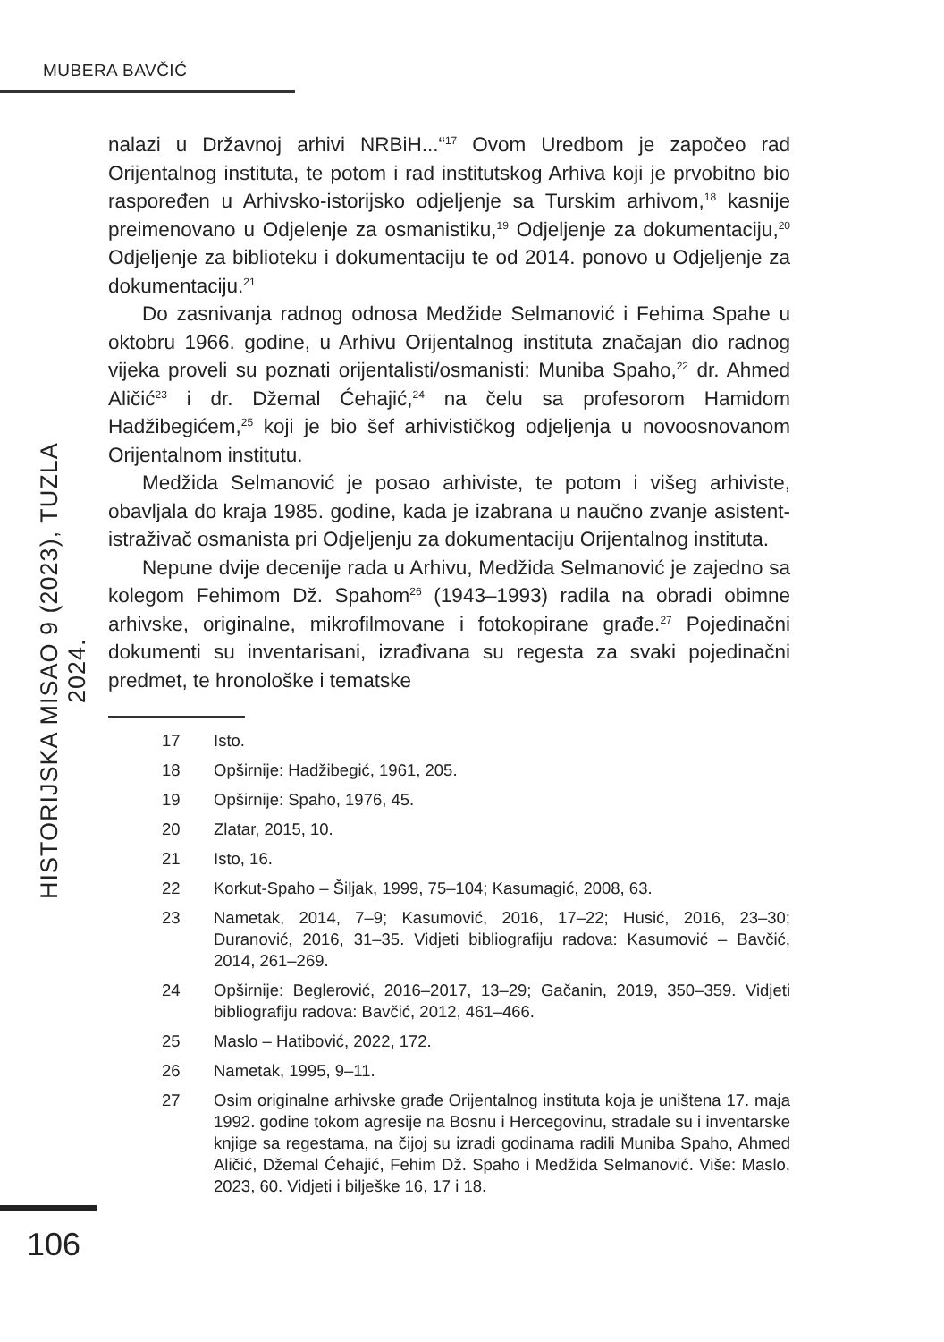MUBERA BAVČIĆ
HISTORIJSKA MISAO 9 (2023), TUZLA 2024.
nalazi u Državnoj arhivi NRBiH...“<sup>17</sup> Ovom Uredbom je započeo rad Orijentalnog instituta, te potom i rad institutskog Arhiva koji je prvobitno bio raspoređen u Arhivsko-istorijsko odjeljenje sa Turskim arhivom,<sup>18</sup> kasnije preimenovano u Odjelenje za osmanistiku,<sup>19</sup> Odjeljenje za dokumentaciju,<sup>20</sup> Odjeljenje za biblioteku i dokumentaciju te od 2014. ponovo u Odjeljenje za dokumentaciju.<sup>21</sup>
Do zasnivanja radnog odnosa Medžide Selmanović i Fehima Spahe u oktobru 1966. godine, u Arhivu Orijentalnog instituta značajan dio radnog vijeka proveli su poznati orijentalisti/osmanisti: Muniba Spaho,<sup>22</sup> dr. Ahmed Aličić<sup>23</sup> i dr. Džemal Ćehajić,<sup>24</sup> na čelu sa profesorom Hamidom Hadžibegićem,<sup>25</sup> koji je bio šef arhivističkog odjeljenja u novoosnovanom Orijentalnom institutu.
Medžida Selmanović je posao arhiviste, te potom i višeg arhiviste, obavljala do kraja 1985. godine, kada je izabrana u naučno zvanje asistent-istraživač osmanista pri Odjeljenju za dokumentaciju Orijentalnog instituta.
Nepune dvije decenije rada u Arhivu, Medžida Selmanović je zajedno sa kolegom Fehimom Dž. Spahom<sup>26</sup> (1943–1993) radila na obradi obimne arhivske, originalne, mikrofilmovane i fotokopirane građe.<sup>27</sup> Pojedinačni dokumenti su inventarisani, izrađivana su regesta za svaki pojedinačni predmet, te hronološke i tematske
17 Isto.
18 Opširnije: Hadžibegić, 1961, 205.
19 Opširnije: Spaho, 1976, 45.
20 Zlatar, 2015, 10.
21 Isto, 16.
22 Korkut-Spaho – Šiljak, 1999, 75–104; Kasumagić, 2008, 63.
23 Nametak, 2014, 7–9; Kasumović, 2016, 17–22; Husić, 2016, 23–30; Duranović, 2016, 31–35. Vidjeti bibliografiju radova: Kasumović – Bavčić, 2014, 261–269.
24 Opširnije: Beglerović, 2016–2017, 13–29; Gačanin, 2019, 350–359. Vidjeti bibliografiju radova: Bavčić, 2012, 461–466.
25 Maslo – Hatibović, 2022, 172.
26 Nametak, 1995, 9–11.
27 Osim originalne arhivske građe Orijentalnog instituta koja je uništena 17. maja 1992. godine tokom agresije na Bosnu i Hercegovinu, stradale su i inventarske knjige sa regestama, na čijoj su izradi godinama radili Muniba Spaho, Ahmed Aličić, Džemal Ćehajić, Fehim Dž. Spaho i Medžida Selmanović. Više: Maslo, 2023, 60. Vidjeti i bilješke 16, 17 i 18.
106